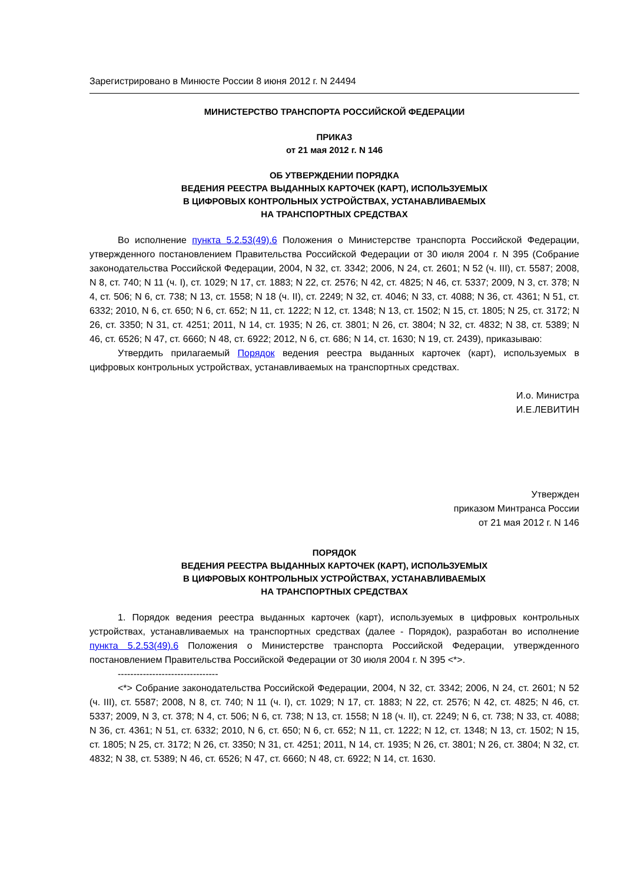Зарегистрировано в Минюсте России 8 июня 2012 г. N 24494
МИНИСТЕРСТВО ТРАНСПОРТА РОССИЙСКОЙ ФЕДЕРАЦИИ
ПРИКАЗ
от 21 мая 2012 г. N 146
ОБ УТВЕРЖДЕНИИ ПОРЯДКА
ВЕДЕНИЯ РЕЕСТРА ВЫДАННЫХ КАРТОЧЕК (КАРТ), ИСПОЛЬЗУЕМЫХ
В ЦИФРОВЫХ КОНТРОЛЬНЫХ УСТРОЙСТВАХ, УСТАНАВЛИВАЕМЫХ
НА ТРАНСПОРТНЫХ СРЕДСТВАХ
Во исполнение пункта 5.2.53(49).6 Положения о Министерстве транспорта Российской Федерации, утвержденного постановлением Правительства Российской Федерации от 30 июля 2004 г. N 395 (Собрание законодательства Российской Федерации, 2004, N 32, ст. 3342; 2006, N 24, ст. 2601; N 52 (ч. III), ст. 5587; 2008, N 8, ст. 740; N 11 (ч. I), ст. 1029; N 17, ст. 1883; N 22, ст. 2576; N 42, ст. 4825; N 46, ст. 5337; 2009, N 3, ст. 378; N 4, ст. 506; N 6, ст. 738; N 13, ст. 1558; N 18 (ч. II), ст. 2249; N 32, ст. 4046; N 33, ст. 4088; N 36, ст. 4361; N 51, ст. 6332; 2010, N 6, ст. 650; N 6, ст. 652; N 11, ст. 1222; N 12, ст. 1348; N 13, ст. 1502; N 15, ст. 1805; N 25, ст. 3172; N 26, ст. 3350; N 31, ст. 4251; 2011, N 14, ст. 1935; N 26, ст. 3801; N 26, ст. 3804; N 32, ст. 4832; N 38, ст. 5389; N 46, ст. 6526; N 47, ст. 6660; N 48, ст. 6922; 2012, N 6, ст. 686; N 14, ст. 1630; N 19, ст. 2439), приказываю:
Утвердить прилагаемый Порядок ведения реестра выданных карточек (карт), используемых в цифровых контрольных устройствах, устанавливаемых на транспортных средствах.
И.о. Министра
И.Е.ЛЕВИТИН
Утвержден
приказом Минтранса России
от 21 мая 2012 г. N 146
ПОРЯДОК
ВЕДЕНИЯ РЕЕСТРА ВЫДАННЫХ КАРТОЧЕК (КАРТ), ИСПОЛЬЗУЕМЫХ
В ЦИФРОВЫХ КОНТРОЛЬНЫХ УСТРОЙСТВАХ, УСТАНАВЛИВАЕМЫХ
НА ТРАНСПОРТНЫХ СРЕДСТВАХ
1. Порядок ведения реестра выданных карточек (карт), используемых в цифровых контрольных устройствах, устанавливаемых на транспортных средствах (далее - Порядок), разработан во исполнение пункта 5.2.53(49).6 Положения о Министерстве транспорта Российской Федерации, утвержденного постановлением Правительства Российской Федерации от 30 июля 2004 г. N 395 <*>.
--------------------------------
<*> Собрание законодательства Российской Федерации, 2004, N 32, ст. 3342; 2006, N 24, ст. 2601; N 52 (ч. III), ст. 5587; 2008, N 8, ст. 740; N 11 (ч. I), ст. 1029; N 17, ст. 1883; N 22, ст. 2576; N 42, ст. 4825; N 46, ст. 5337; 2009, N 3, ст. 378; N 4, ст. 506; N 6, ст. 738; N 13, ст. 1558; N 18 (ч. II), ст. 2249; N 6, ст. 738; N 33, ст. 4088; N 36, ст. 4361; N 51, ст. 6332; 2010, N 6, ст. 650; N 6, ст. 652; N 11, ст. 1222; N 12, ст. 1348; N 13, ст. 1502; N 15, ст. 1805; N 25, ст. 3172; N 26, ст. 3350; N 31, ст. 4251; 2011, N 14, ст. 1935; N 26, ст. 3801; N 26, ст. 3804; N 32, ст. 4832; N 38, ст. 5389; N 46, ст. 6526; N 47, ст. 6660; N 48, ст. 6922; N 14, ст. 1630.